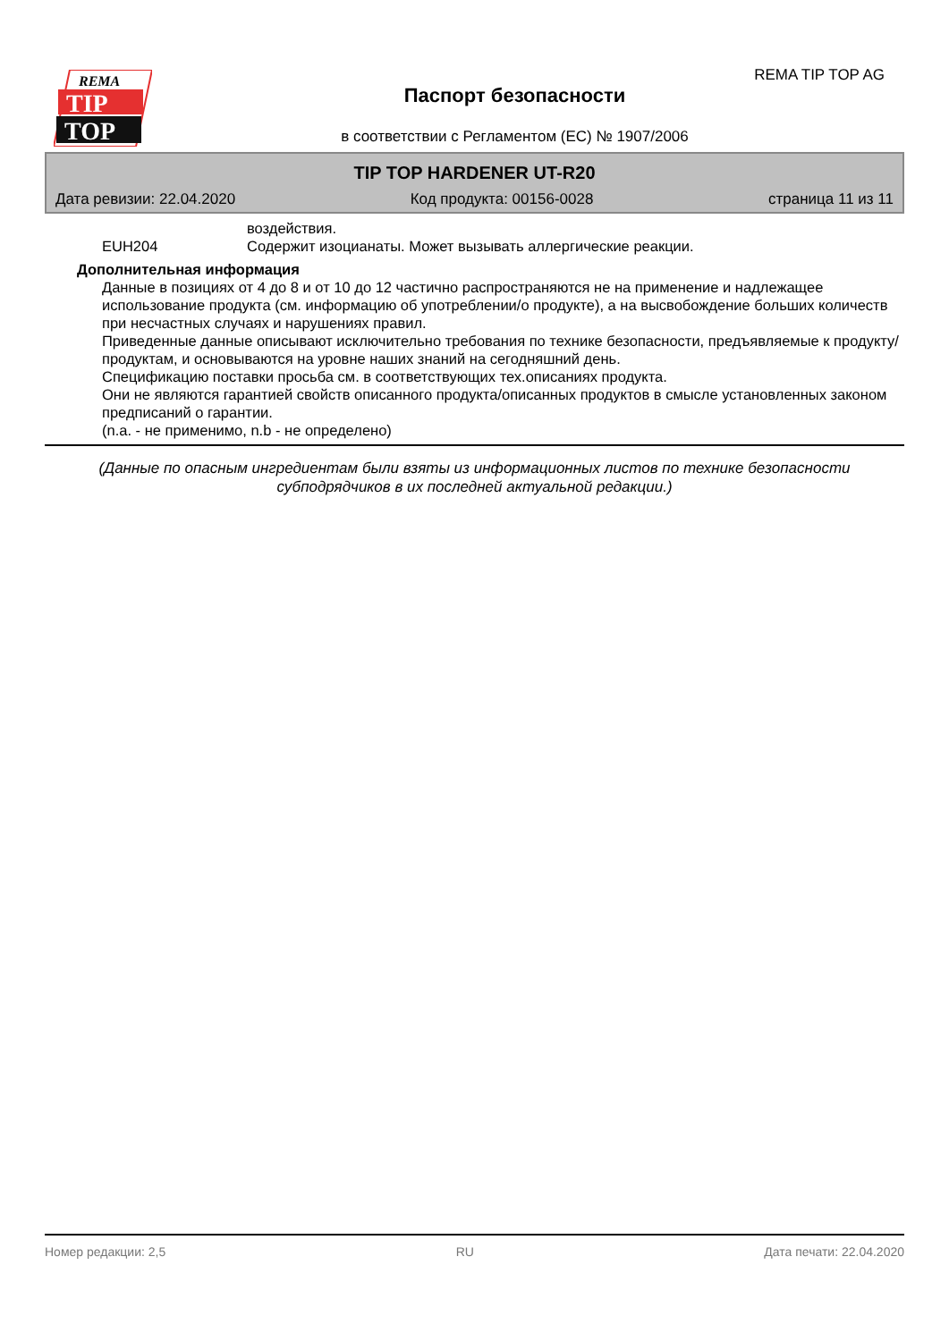REMA
TIP
TOP
REMA TIP TOP AG
Паспорт безопасности
в соответствии с Регламентом (ЕС) № 1907/2006
TIP TOP HARDENER UT-R20
Дата ревизии: 22.04.2020 Код продукта: 00156-0028 страница 11 из 11
воздействия.
EUH204 Содержит изоцианаты. Может вызывать аллергические реакции.
Дополнительная информация
Данные в позициях от 4 до 8 и от 10 до 12 частично распространяются не на применение и надлежащее использование продукта (см. информацию об употреблении/о продукте), а на высвобождение больших количеств при несчастных случаях и нарушениях правил.
Приведенные данные описывают исключительно требования по технике безопасности, предъявляемые к продукту/продуктам, и основываются на уровне наших знаний на сегодняшний день.
Спецификацию поставки просьба см. в соответствующих тех.описаниях продукта.
Они не являются гарантией свойств описанного продукта/описанных продуктов в смысле установленных законом предписаний о гарантии.
(n.a. - не применимо, n.b - не определено)
(Данные по опасным ингредиентам были взяты из информационных листов по технике безопасности субподрядчиков в их последней актуальной редакции.)
Номер редакции: 2,5 RU Дата печати: 22.04.2020